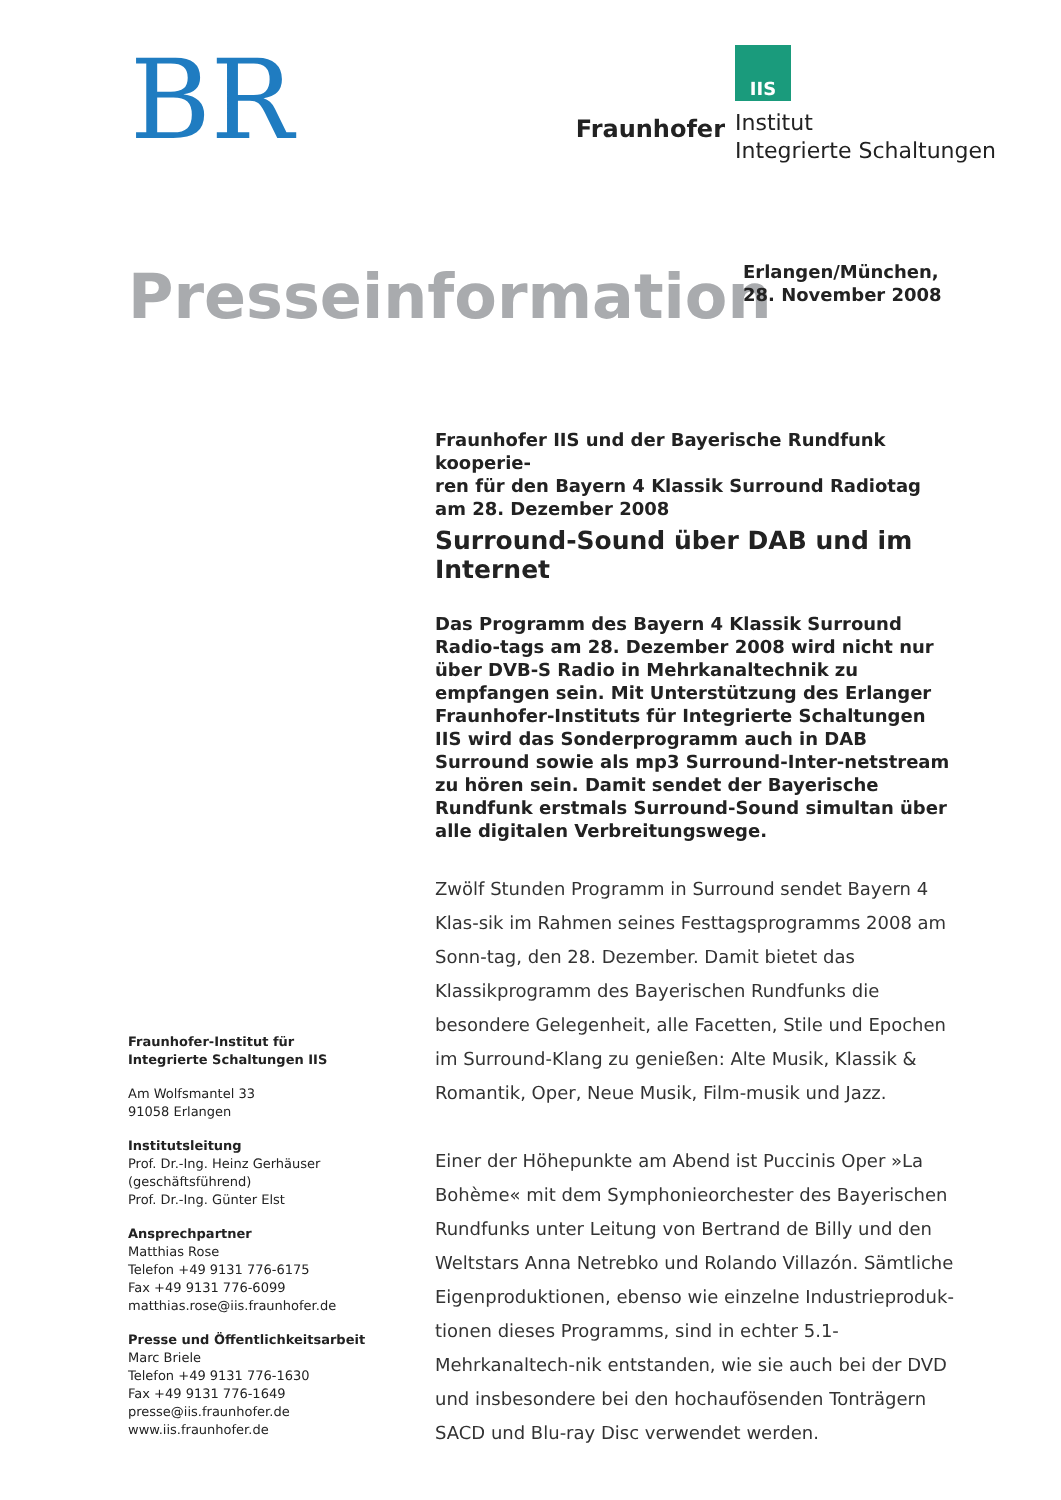BR
Fraunhofer
IIS
Institut
Integrierte Schaltungen
Presseinformation
Erlangen/München,
28. November 2008
Fraunhofer-Institut für
Integrierte Schaltungen IIS
Am Wolfsmantel 33
91058 Erlangen
Institutsleitung
Prof. Dr.-Ing. Heinz Gerhäuser
(geschäftsführend)
Prof. Dr.-Ing. Günter Elst
Ansprechpartner
Matthias Rose
Telefon +49 9131 776-6175
Fax +49 9131 776-6099
matthias.rose@iis.fraunhofer.de
Presse und Öffentlichkeitsarbeit
Marc Briele
Telefon +49 9131 776-1630
Fax +49 9131 776-1649
presse@iis.fraunhofer.de
www.iis.fraunhofer.de
Fraunhofer IIS und der Bayerische Rundfunk kooperie-
ren für den Bayern 4 Klassik Surround Radiotag
am 28. Dezember 2008
Surround-Sound über DAB und im Internet
Das Programm des Bayern 4 Klassik Surround Radio-tags am 28. Dezember 2008 wird nicht nur über DVB-S Radio in Mehrkanaltechnik zu empfangen sein. Mit Unterstützung des Erlanger Fraunhofer-Instituts für Integrierte Schaltungen IIS wird das Sonderprogramm auch in DAB Surround sowie als mp3 Surround-Inter-netstream zu hören sein. Damit sendet der Bayerische Rundfunk erstmals Surround-Sound simultan über alle digitalen Verbreitungswege.
Zwölf Stunden Programm in Surround sendet Bayern 4 Klas-sik im Rahmen seines Festtagsprogramms 2008 am Sonn-tag, den 28. Dezember. Damit bietet das Klassikprogramm des Bayerischen Rundfunks die besondere Gelegenheit, alle Facetten, Stile und Epochen im Surround-Klang zu genießen: Alte Musik, Klassik & Romantik, Oper, Neue Musik, Film-musik und Jazz.
Einer der Höhepunkte am Abend ist Puccinis Oper »La Bohème« mit dem Symphonieorchester des Bayerischen Rundfunks unter Leitung von Bertrand de Billy und den Weltstars Anna Netrebko und Rolando Villazón. Sämtliche Eigenproduktionen, ebenso wie einzelne Industrieproduk-tionen dieses Programms, sind in echter 5.1-Mehrkanaltech-nik entstanden, wie sie auch bei der DVD und insbesondere bei den hochaufösenden Tonträgern SACD und Blu-ray Disc verwendet werden.